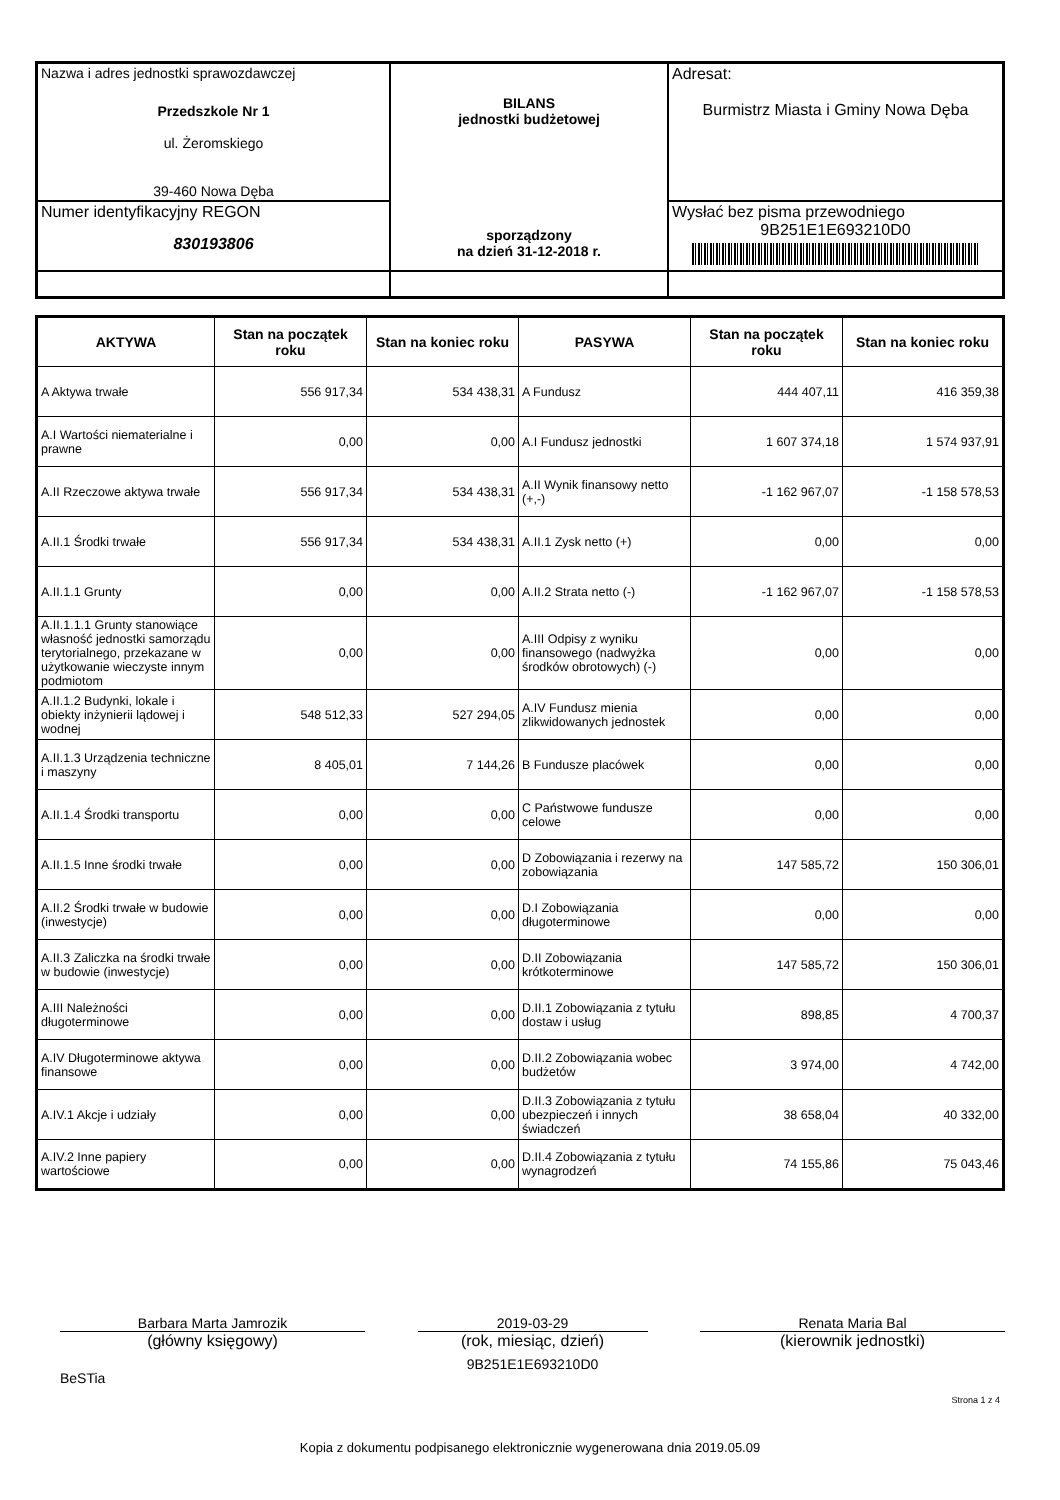| Nazwa i adres jednostki sprawozdawczej Przedszkole Nr 1 ul. Żeromskiego 39-460 Nowa Dęba | BILANS jednostki budżetowej sporządzony na dzień 31-12-2018 r. | Adresat: Burmistrz Miasta i Gminy Nowa Dęba |
| Numer identyfikacyjny REGON 830193806 | | Wysłać bez pisma przewodniego 9B251E1E693210D0 |
| AKTYWA | Stan na początek roku | Stan na koniec roku | PASYWA | Stan na początek roku | Stan na koniec roku |
| --- | --- | --- | --- | --- | --- |
| A Aktywa trwałe | 556 917,34 | 534 438,31 | A Fundusz | 444 407,11 | 416 359,38 |
| A.I Wartości niematerialne i prawne | 0,00 | 0,00 | A.I Fundusz jednostki | 1 607 374,18 | 1 574 937,91 |
| A.II Rzeczowe aktywa trwałe | 556 917,34 | 534 438,31 | A.II Wynik finansowy netto (+,-) | -1 162 967,07 | -1 158 578,53 |
| A.II.1 Środki trwałe | 556 917,34 | 534 438,31 | A.II.1 Zysk netto (+) | 0,00 | 0,00 |
| A.II.1.1 Grunty | 0,00 | 0,00 | A.II.2 Strata netto (-) | -1 162 967,07 | -1 158 578,53 |
| A.II.1.1.1 Grunty stanowiące własność jednostki samorządu terytorialnego, przekazane w użytkowanie wieczyste innym podmiotom | 0,00 | 0,00 | A.III Odpisy z wyniku finansowego (nadwyżka środków obrotowych) (-) | 0,00 | 0,00 |
| A.II.1.2 Budynki, lokale i obiekty inżynierii lądowej i wodnej | 548 512,33 | 527 294,05 | A.IV Fundusz mienia zlikwidowanych jednostek | 0,00 | 0,00 |
| A.II.1.3 Urządzenia techniczne i maszyny | 8 405,01 | 7 144,26 | B Fundusze placówek | 0,00 | 0,00 |
| A.II.1.4 Środki transportu | 0,00 | 0,00 | C Państwowe fundusze celowe | 0,00 | 0,00 |
| A.II.1.5 Inne środki trwałe | 0,00 | 0,00 | D Zobowiązania i rezerwy na zobowiązania | 147 585,72 | 150 306,01 |
| A.II.2 Środki trwałe w budowie (inwestycje) | 0,00 | 0,00 | D.I Zobowiązania długoterminowe | 0,00 | 0,00 |
| A.II.3 Zaliczka na środki trwałe w budowie (inwestycje) | 0,00 | 0,00 | D.II Zobowiązania krótkoterminowe | 147 585,72 | 150 306,01 |
| A.III Należności długoterminowe | 0,00 | 0,00 | D.II.1 Zobowiązania z tytułu dostaw i usług | 898,85 | 4 700,37 |
| A.IV Długoterminowe aktywa finansowe | 0,00 | 0,00 | D.II.2 Zobowiązania wobec budżetów | 3 974,00 | 4 742,00 |
| A.IV.1 Akcje i udziały | 0,00 | 0,00 | D.II.3 Zobowiązania z tytułu ubezpieczeń i innych świadczeń | 38 658,04 | 40 332,00 |
| A.IV.2 Inne papiery wartościowe | 0,00 | 0,00 | D.II.4 Zobowiązania z tytułu wynagrodzeń | 74 155,86 | 75 043,46 |
Barbara Marta Jamrozik
(główny księgowy)
2019-03-29
(rok, miesiąc, dzień)
9B251E1E693210D0
Renata Maria Bal
(kierownik jednostki)
BeSTia
Strona 1 z 4
Kopia z dokumentu podpisanego elektronicznie wygenerowana dnia 2019.05.09